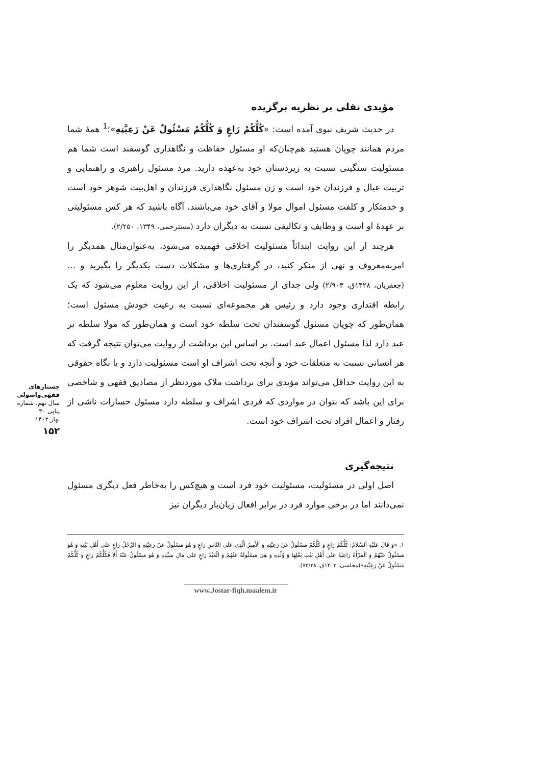مؤیدی نقلی بر نظریه برگزیده
در حدیث شریف نبوی آمده است: «کُلُّکُمْ رَاعٍ وَ کُلُّکُمْ مَسْئُولٌ عَنْ رَعِیَّتِهِ»؛<sup>1</sup> همهٔ شما مردم همانند چوپان هستید هم‌چنان‌که او مسئول حفاظت و نگاهداری گوسفند است شما هم مسئولیت سنگینی نسبت به زیردستان خود به‌عهده دارید. مرد مسئول راهبری و راهنمایی و تربیت عیال و فرزندان خود است و زن مسئول نگاهداری فرزندان و اهل‌بیت شوهر خود است و خدمتکار و کلفت مسئول اموال مولا و آقای خود می‌باشند، آگاه باشید که هر کس مسئولیتی بر عهدهٔ او است و وظایف و تکالیفی نسبت به دیگران دارد (مسترحمی، ۱۳۴۹، ۲/۲۵۰).
هرچند از این روایت ابتدائاً مسئولیت اخلاقی فهمیده می‌شود، به‌عنوان‌مثال همدیگر را امربه‌معروف و نهی از منکر کنید، در گرفتاری‌ها و مشکلات دست یکدیگر را بگیرید و ... (جعفریان، ۱۴۲۸ق، ۲/۹۰۳) ولی جدای از مسئولیت اخلاقی، از این روایت معلوم می‌شود که یک رابطه اقتداری وجود دارد و رئیس هر مجموعه‌ای نسبت به رعیت خودش مسئول است؛ همان‌طور که چوپان مسئول گوسفندان تحت سلطه خود است و همان‌طور که مولا سلطه بر عبد دارد لذا مسئول اعمال عبد است. بر اساس این برداشت از روایت می‌توان نتیجه گرفت که هر انسانی نسبت به متعلقات خود و آنچه تحت اشراف او است مسئولیت دارد و با نگاه حقوقی به این روایت حداقل می‌تواند مؤیدی برای برداشت ملاک موردنظر از مصادیق فقهی و شاخصی برای این باشد که بتوان در مواردی که فردی اشراف و سلطه دارد مسئول خسارات ناشی از رفتار و اعمال افراد تحت اشراف خود است.
نتیجه‌گیری
اصل اولی در مسئولیت، مسئولیت خود فرد است و هیچ‌کس را به‌خاطر فعل دیگری مسئول نمی‌دانند اما در برخی موارد فرد در برابر افعال زیان‌بار دیگران نیز
۱. «وَ قَالَ عَلَیْهِ اَلسَّلاَمُ: کُلُّکُمْ رَاعٍ وَ کُلُّکُمْ مَسْئُولٌ عَنْ رَعِیَّتِهِ وَ اَلْأَمِیرُ اَلَّذِی عَلَی اَلنَّاسِ رَاعٍ وَ هُوَ مَسْئُولٌ عَنْ رَعِیَّتِهِ وَ اَلرَّجُلُ رَاعٍ عَلَی أَهْلِ بَیْتِهِ وَ هُوَ مَسْئُولٌ عَنْهُمْ وَ اَلْمَرْأَةُ رَاعِیَةٌ عَلَی أَهْلِ بَیْتِ بَعْلِهَا وَ وُلْدِهِ وَ هِیَ مَسْئُولَةٌ عَنْهُمْ وَ اَلْعَبْدُ رَاعٍ عَلَی مَالِ سَیِّدِهِ وَ هُوَ مَسْئُولٌ عَنْهُ أَلاَ فَکُلُّکُمْ رَاعٍ وَ کُلُّکُمْ مَسْئُولٌ عَنْ رَعِیَّتِهِ»(مجلسی، ۱۴۰۳ق، ۷۲/۳۸).
www.Jostar-fiqh.maalem.ir
جستارهای
فقهی‌واصولی
سال نهم، شماره پیاپی ۳۰
بهار ۱۴۰۲
۱۵۲